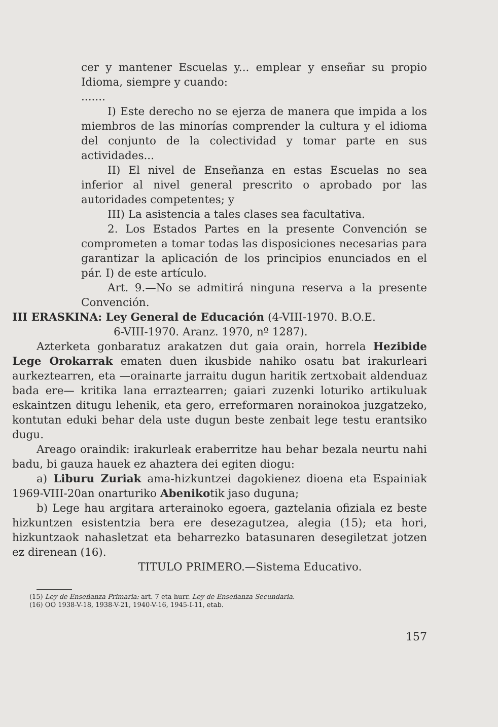cer y mantener Escuelas y... emplear y enseñar su propio Idioma, siempre y cuando:
.......
I) Este derecho no se ejerza de manera que impida a los miembros de las minorías comprender la cultura y el idioma del conjunto de la colectividad y tomar parte en sus actividades...
II) El nivel de Enseñanza en estas Escuelas no sea inferior al nivel general prescrito o aprobado por las autoridades competentes; y
III) La asistencia a tales clases sea facultativa.
2. Los Estados Partes en la presente Convención se comprometen a tomar todas las disposiciones necesarias para garantizar la aplicación de los principios enunciados en el pár. I) de este artículo.
Art. 9.—No se admitirá ninguna reserva a la presente Convención.
III ERASKINA: Ley General de Educación (4-VIII-1970. B.O.E.
6-VIII-1970. Aranz. 1970, nº 1287).
Azterketa gonbaratuz arakatzen dut gaia orain, horrela Hezibide Lege Orokarrak ematen duen ikusbide nahiko osatu bat irakurleari aurkeztearren, eta —orainarte jarraitu dugun haritik zertxobait aldenduaz bada ere— kritika lana erraztearren; gaiari zuzenki loturiko artikuluak eskaintzen ditugu lehenik, eta gero, erreformaren norainokoa juzgatzeko, kontutan eduki behar dela uste dugun beste zenbait lege testu erantsiko dugu.
Areago oraindik: irakurleak eraberritze hau behar bezala neurtu nahi badu, bi gauza hauek ez ahaztera dei egiten diogu:
a) Liburu Zuriak ama-hizkuntzei dagokienez dioena eta Espainiak 1969-VIII-20an onarturiko Abenikotik jaso duguna;
b) Lege hau argitara arterainoko egoera, gaztelania ofiziala ez beste hizkuntzen esistentzia bera ere desezagutzea, alegia (15); eta hori, hizkuntzaok nahasletzat eta beharrezko batasunaren desegiletzat jotzen ez direnean (16).
TITULO PRIMERO.—Sistema Educativo.
(15) Ley de Enseñanza Primaria: art. 7 eta hurr. Ley de Enseñanza Secundaria.
(16) OO 1938-V-18, 1938-V-21, 1940-V-16, 1945-I-11, etab.
157